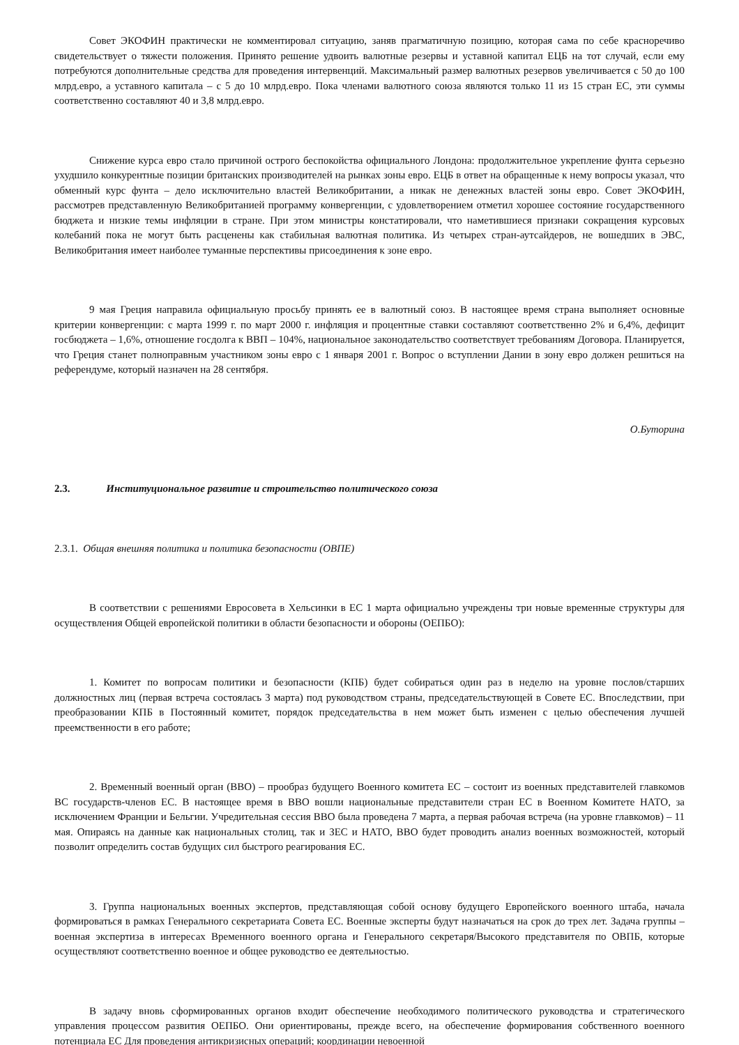Совет ЭКОФИН практически не комментировал ситуацию, заняв прагматичную позицию, которая сама по себе красноречиво свидетельствует о тяжести положения. Принято решение удвоить валютные резервы и уставной капитал ЕЦБ на тот случай, если ему потребуются дополнительные средства для проведения интервенций. Максимальный размер валютных резервов увеличивается с 50 до 100 млрд.евро, а уставного капитала – с 5 до 10 млрд.евро. Пока членами валютного союза являются только 11 из 15 стран ЕС, эти суммы соответственно составляют 40 и 3,8 млрд.евро.
Снижение курса евро стало причиной острого беспокойства официального Лондона: продолжительное укрепление фунта серьезно ухудшило конкурентные позиции британских производителей на рынках зоны евро. ЕЦБ в ответ на обращенные к нему вопросы указал, что обменный курс фунта – дело исключительно властей Великобритании, а никак не денежных властей зоны евро. Совет ЭКОФИН, рассмотрев представленную Великобританией программу конвергенции, с удовлетворением отметил хорошее состояние государственного бюджета и низкие темы инфляции в стране. При этом министры констатировали, что наметившиеся признаки сокращения курсовых колебаний пока не могут быть расценены как стабильная валютная политика. Из четырех стран-аутсайдеров, не вошедших в ЭВС, Великобритания имеет наиболее туманные перспективы присоединения к зоне евро.
9 мая Греция направила официальную просьбу принять ее в валютный союз. В настоящее время страна выполняет основные критерии конвергенции: с марта 1999 г. по март 2000 г. инфляция и процентные ставки составляют соответственно 2% и 6,4%, дефицит госбюджета – 1,6%, отношение госдолга к ВВП – 104%, национальное законодательство соответствует требованиям Договора. Планируется, что Греция станет полноправным участником зоны евро с 1 января 2001 г. Вопрос о вступлении Дании в зону евро должен решиться на референдуме, который назначен на 28 сентября.
О.Буторина
2.3. Институциональное развитие и строительство политического союза
2.3.1. Общая внешняя политика и политика безопасности (ОВПЕ)
В соответствии с решениями Евросовета в Хельсинки в ЕС 1 марта официально учреждены три новые временные структуры для осуществления Общей европейской политики в области безопасности и обороны (ОЕПБО):
1. Комитет по вопросам политики и безопасности (КПБ) будет собираться один раз в неделю на уровне послов/старших должностных лиц (первая встреча состоялась 3 марта) под руководством страны, председательствующей в Совете ЕС. Впоследствии, при преобразовании КПБ в Постоянный комитет, порядок председательства в нем может быть изменен с целью обеспечения лучшей преемственности в его работе;
2. Временный военный орган (ВВО) – прообраз будущего Военного комитета ЕС – состоит из военных представителей главкомов ВС государств-членов ЕС. В настоящее время в ВВО вошли национальные представители стран ЕС в Военном Комитете НАТО, за исключением Франции и Бельгии. Учредительная сессия ВВО была проведена 7 марта, а первая рабочая встреча (на уровне главкомов) – 11 мая. Опираясь на данные как национальных столиц, так и ЗЕС и НАТО, ВВО будет проводить анализ военных возможностей, который позволит определить состав будущих сил быстрого реагирования ЕС.
3. Группа национальных военных экспертов, представляющая собой основу будущего Европейского военного штаба, начала формироваться в рамках Генерального секретариата Совета ЕС. Военные эксперты будут назначаться на срок до трех лет. Задача группы – военная экспертиза в интересах Временного военного органа и Генерального секретаря/Высокого представителя по ОВПБ, которые осуществляют соответственно военное и общее руководство ее деятельностью.
В задачу вновь сформированных органов входит обеспечение необходимого политического руководства и стратегического управления процессом развития ОЕПБО. Они ориентированы, прежде всего, на обеспечение формирования собственного военного потенциала ЕС Для проведения антикризисных операций; координации невоенной